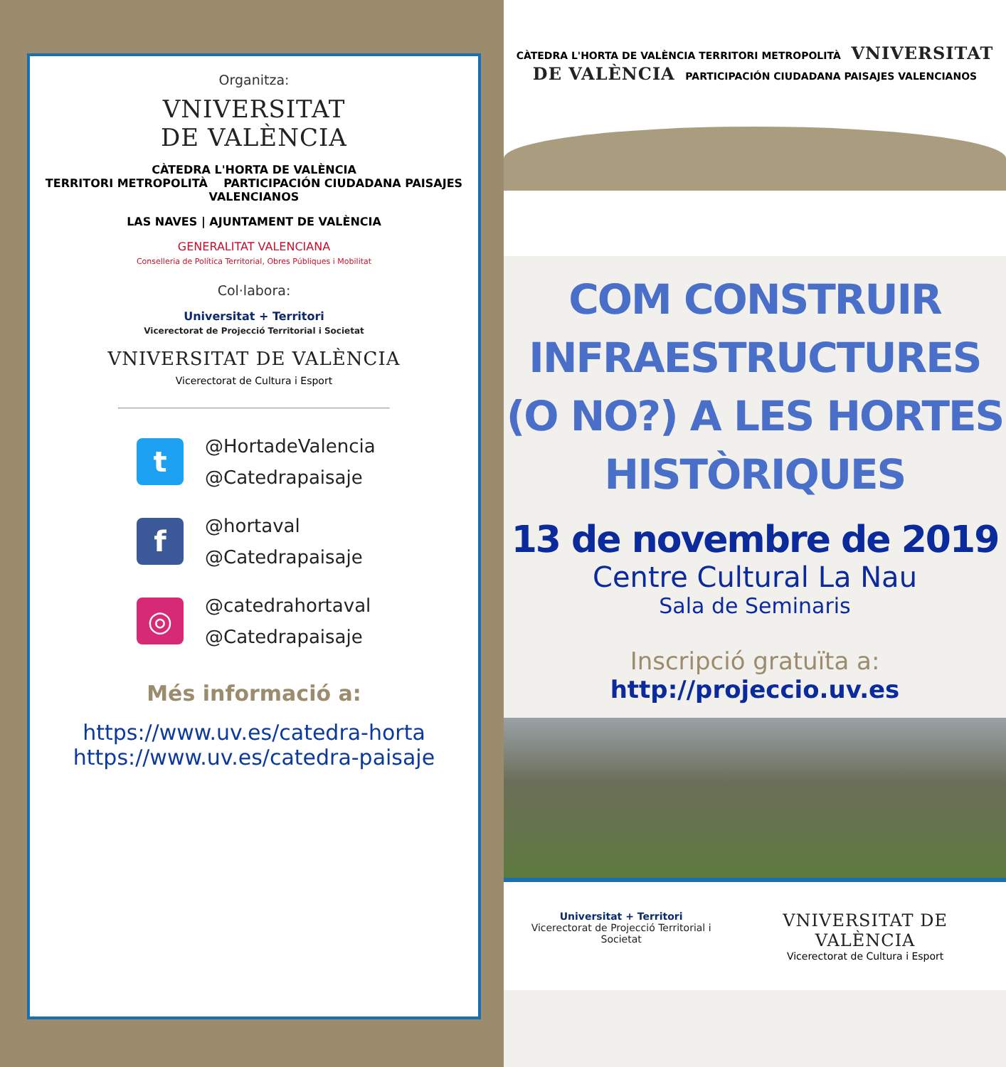Organitza:
VNIVERSITAT
DE VALÈNCIA
CÀTEDRA L'HORTA DE VALÈNCIA
TERRITORI METROPOLITÀ PARTICIPACIÓN CIUDADANA PAISAJES VALENCIANOS
LAS NAVES | AJUNTAMENT DE VALÈNCIA
GENERALITAT VALENCIANA
Conselleria de Política Territorial, Obres Públiques i Mobilitat
Col·labora:
Universitat + Territori
Vicerectorat de Projecció Territorial i Societat
VNIVERSITAT DE VALÈNCIA
Vicerectorat de Cultura i Esport
t
@HortadeValencia
@Catedrapaisaje
f
@hortaval
@Catedrapaisaje
◎
@catedrahortaval
@Catedrapaisaje
Més informació a:
https://www.uv.es/catedra-horta
https://www.uv.es/catedra-paisaje
CÀTEDRA L'HORTA DE VALÈNCIA TERRITORI METROPOLITÀ VNIVERSITAT DE VALÈNCIA PARTICIPACIÓN CIUDADANA PAISAJES VALENCIANOS
COM CONSTRUIR INFRAESTRUCTURES (O NO?) A LES HORTES HISTÒRIQUES
13 de novembre de 2019
Centre Cultural La Nau
Sala de Seminaris
Inscripció gratuïta a:
http://projeccio.uv.es
Universitat + Territori
Vicerectorat de Projecció Territorial i Societat
VNIVERSITAT DE VALÈNCIA
Vicerectorat de Cultura i Esport